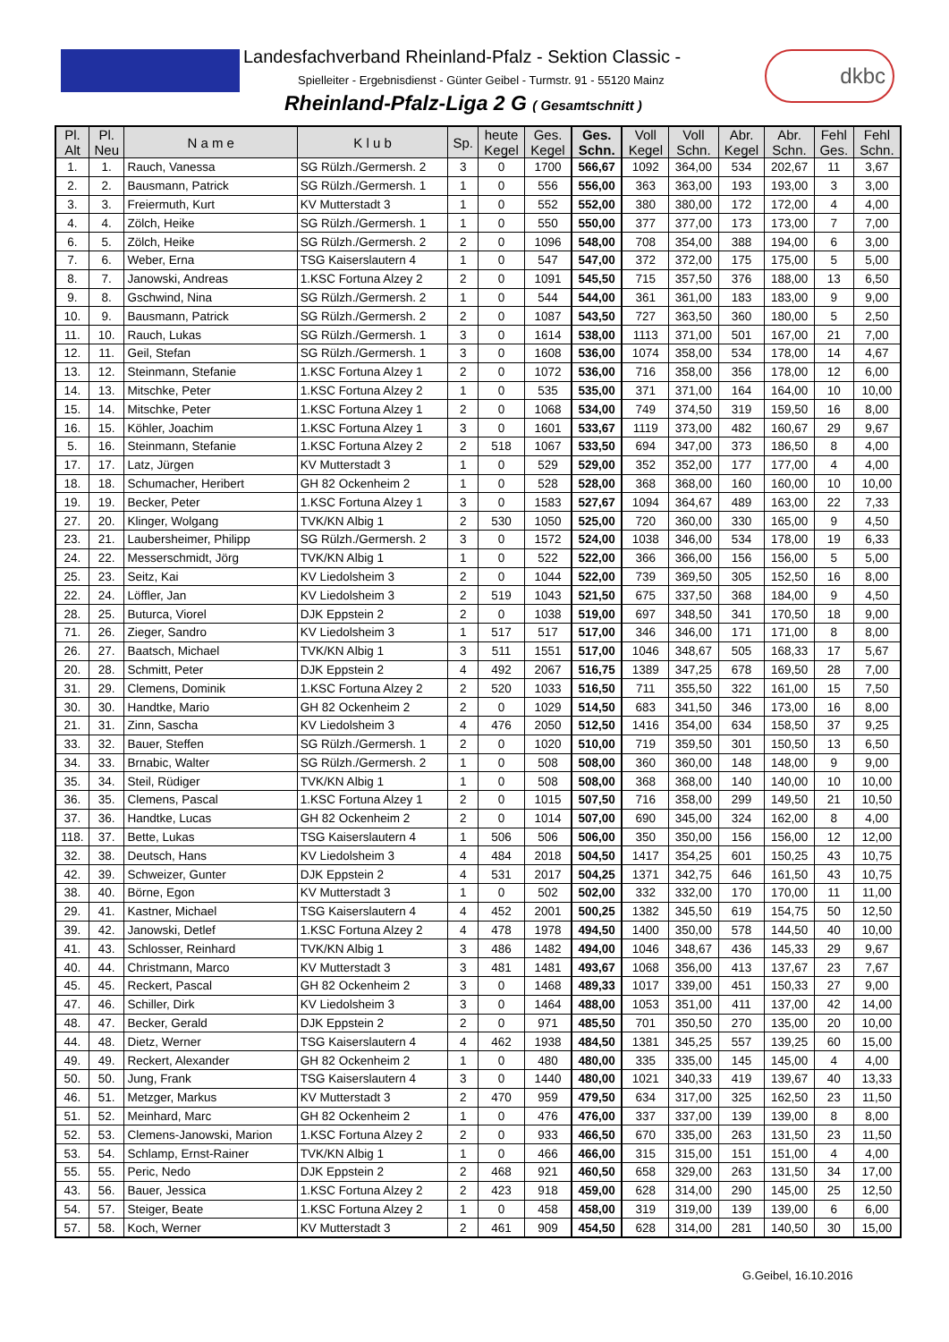Landesfachverband Rheinland-Pfalz - Sektion Classic -
Spielleiter - Ergebnisdienst - Günter Geibel - Turmstr. 91 - 55120 Mainz
Rheinland-Pfalz-Liga 2 G ( Gesamtschnitt )
dkbc
| Pl. Alt | Pl. Neu | N a m e | K l u b | Sp. | heute Kegel | Ges. Kegel | Ges. Schn. | Voll Kegel | Voll Schn. | Abr. Kegel | Abr. Schn. | Fehl Ges. | Fehl Schn. |
| --- | --- | --- | --- | --- | --- | --- | --- | --- | --- | --- | --- | --- | --- |
| 1. | 1. | Rauch, Vanessa | SG Rülzh./Germersh. 2 | 3 | 0 | 1700 | 566,67 | 1092 | 364,00 | 534 | 202,67 | 11 | 3,67 |
| 2. | 2. | Bausmann, Patrick | SG Rülzh./Germersh. 1 | 1 | 0 | 556 | 556,00 | 363 | 363,00 | 193 | 193,00 | 3 | 3,00 |
| 3. | 3. | Freiermuth, Kurt | KV Mutterstadt 3 | 1 | 0 | 552 | 552,00 | 380 | 380,00 | 172 | 172,00 | 4 | 4,00 |
| 4. | 4. | Zölch, Heike | SG Rülzh./Germersh. 1 | 1 | 0 | 550 | 550,00 | 377 | 377,00 | 173 | 173,00 | 7 | 7,00 |
| 6. | 5. | Zölch, Heike | SG Rülzh./Germersh. 2 | 2 | 0 | 1096 | 548,00 | 708 | 354,00 | 388 | 194,00 | 6 | 3,00 |
| 7. | 6. | Weber, Erna | TSG Kaiserslautern 4 | 1 | 0 | 547 | 547,00 | 372 | 372,00 | 175 | 175,00 | 5 | 5,00 |
| 8. | 7. | Janowski, Andreas | 1.KSC Fortuna Alzey 2 | 2 | 0 | 1091 | 545,50 | 715 | 357,50 | 376 | 188,00 | 13 | 6,50 |
| 9. | 8. | Gschwind, Nina | SG Rülzh./Germersh. 2 | 1 | 0 | 544 | 544,00 | 361 | 361,00 | 183 | 183,00 | 9 | 9,00 |
| 10. | 9. | Bausmann, Patrick | SG Rülzh./Germersh. 2 | 2 | 0 | 1087 | 543,50 | 727 | 363,50 | 360 | 180,00 | 5 | 2,50 |
| 11. | 10. | Rauch, Lukas | SG Rülzh./Germersh. 1 | 3 | 0 | 1614 | 538,00 | 1113 | 371,00 | 501 | 167,00 | 21 | 7,00 |
| 12. | 11. | Geil, Stefan | SG Rülzh./Germersh. 1 | 3 | 0 | 1608 | 536,00 | 1074 | 358,00 | 534 | 178,00 | 14 | 4,67 |
| 13. | 12. | Steinmann, Stefanie | 1.KSC Fortuna Alzey 1 | 2 | 0 | 1072 | 536,00 | 716 | 358,00 | 356 | 178,00 | 12 | 6,00 |
| 14. | 13. | Mitschke, Peter | 1.KSC Fortuna Alzey 2 | 1 | 0 | 535 | 535,00 | 371 | 371,00 | 164 | 164,00 | 10 | 10,00 |
| 15. | 14. | Mitschke, Peter | 1.KSC Fortuna Alzey 1 | 2 | 0 | 1068 | 534,00 | 749 | 374,50 | 319 | 159,50 | 16 | 8,00 |
| 16. | 15. | Köhler, Joachim | 1.KSC Fortuna Alzey 1 | 3 | 0 | 1601 | 533,67 | 1119 | 373,00 | 482 | 160,67 | 29 | 9,67 |
| 5. | 16. | Steinmann, Stefanie | 1.KSC Fortuna Alzey 2 | 2 | 518 | 1067 | 533,50 | 694 | 347,00 | 373 | 186,50 | 8 | 4,00 |
| 17. | 17. | Latz, Jürgen | KV Mutterstadt 3 | 1 | 0 | 529 | 529,00 | 352 | 352,00 | 177 | 177,00 | 4 | 4,00 |
| 18. | 18. | Schumacher, Heribert | GH 82 Ockenheim 2 | 1 | 0 | 528 | 528,00 | 368 | 368,00 | 160 | 160,00 | 10 | 10,00 |
| 19. | 19. | Becker, Peter | 1.KSC Fortuna Alzey 1 | 3 | 0 | 1583 | 527,67 | 1094 | 364,67 | 489 | 163,00 | 22 | 7,33 |
| 27. | 20. | Klinger, Wolgang | TVK/KN Albig 1 | 2 | 530 | 1050 | 525,00 | 720 | 360,00 | 330 | 165,00 | 9 | 4,50 |
| 23. | 21. | Laubersheimer, Philipp | SG Rülzh./Germersh. 2 | 3 | 0 | 1572 | 524,00 | 1038 | 346,00 | 534 | 178,00 | 19 | 6,33 |
| 24. | 22. | Messerschmidt, Jörg | TVK/KN Albig 1 | 1 | 0 | 522 | 522,00 | 366 | 366,00 | 156 | 156,00 | 5 | 5,00 |
| 25. | 23. | Seitz, Kai | KV Liedolsheim 3 | 2 | 0 | 1044 | 522,00 | 739 | 369,50 | 305 | 152,50 | 16 | 8,00 |
| 22. | 24. | Löffler, Jan | KV Liedolsheim 3 | 2 | 519 | 1043 | 521,50 | 675 | 337,50 | 368 | 184,00 | 9 | 4,50 |
| 28. | 25. | Buturca, Viorel | DJK Eppstein 2 | 2 | 0 | 1038 | 519,00 | 697 | 348,50 | 341 | 170,50 | 18 | 9,00 |
| 71. | 26. | Zieger, Sandro | KV Liedolsheim 3 | 1 | 517 | 517 | 517,00 | 346 | 346,00 | 171 | 171,00 | 8 | 8,00 |
| 26. | 27. | Baatsch, Michael | TVK/KN Albig 1 | 3 | 511 | 1551 | 517,00 | 1046 | 348,67 | 505 | 168,33 | 17 | 5,67 |
| 20. | 28. | Schmitt, Peter | DJK Eppstein 2 | 4 | 492 | 2067 | 516,75 | 1389 | 347,25 | 678 | 169,50 | 28 | 7,00 |
| 31. | 29. | Clemens, Dominik | 1.KSC Fortuna Alzey 2 | 2 | 520 | 1033 | 516,50 | 711 | 355,50 | 322 | 161,00 | 15 | 7,50 |
| 30. | 30. | Handtke, Mario | GH 82 Ockenheim 2 | 2 | 0 | 1029 | 514,50 | 683 | 341,50 | 346 | 173,00 | 16 | 8,00 |
| 21. | 31. | Zinn, Sascha | KV Liedolsheim 3 | 4 | 476 | 2050 | 512,50 | 1416 | 354,00 | 634 | 158,50 | 37 | 9,25 |
| 33. | 32. | Bauer, Steffen | SG Rülzh./Germersh. 1 | 2 | 0 | 1020 | 510,00 | 719 | 359,50 | 301 | 150,50 | 13 | 6,50 |
| 34. | 33. | Brnabic, Walter | SG Rülzh./Germersh. 2 | 1 | 0 | 508 | 508,00 | 360 | 360,00 | 148 | 148,00 | 9 | 9,00 |
| 35. | 34. | Steil, Rüdiger | TVK/KN Albig 1 | 1 | 0 | 508 | 508,00 | 368 | 368,00 | 140 | 140,00 | 10 | 10,00 |
| 36. | 35. | Clemens, Pascal | 1.KSC Fortuna Alzey 1 | 2 | 0 | 1015 | 507,50 | 716 | 358,00 | 299 | 149,50 | 21 | 10,50 |
| 37. | 36. | Handtke, Lucas | GH 82 Ockenheim 2 | 2 | 0 | 1014 | 507,00 | 690 | 345,00 | 324 | 162,00 | 8 | 4,00 |
| 118. | 37. | Bette, Lukas | TSG Kaiserslautern 4 | 1 | 506 | 506 | 506,00 | 350 | 350,00 | 156 | 156,00 | 12 | 12,00 |
| 32. | 38. | Deutsch, Hans | KV Liedolsheim 3 | 4 | 484 | 2018 | 504,50 | 1417 | 354,25 | 601 | 150,25 | 43 | 10,75 |
| 42. | 39. | Schweizer, Gunter | DJK Eppstein 2 | 4 | 531 | 2017 | 504,25 | 1371 | 342,75 | 646 | 161,50 | 43 | 10,75 |
| 38. | 40. | Börne, Egon | KV Mutterstadt 3 | 1 | 0 | 502 | 502,00 | 332 | 332,00 | 170 | 170,00 | 11 | 11,00 |
| 29. | 41. | Kastner, Michael | TSG Kaiserslautern 4 | 4 | 452 | 2001 | 500,25 | 1382 | 345,50 | 619 | 154,75 | 50 | 12,50 |
| 39. | 42. | Janowski, Detlef | 1.KSC Fortuna Alzey 2 | 4 | 478 | 1978 | 494,50 | 1400 | 350,00 | 578 | 144,50 | 40 | 10,00 |
| 41. | 43. | Schlosser, Reinhard | TVK/KN Albig 1 | 3 | 486 | 1482 | 494,00 | 1046 | 348,67 | 436 | 145,33 | 29 | 9,67 |
| 40. | 44. | Christmann, Marco | KV Mutterstadt 3 | 3 | 481 | 1481 | 493,67 | 1068 | 356,00 | 413 | 137,67 | 23 | 7,67 |
| 45. | 45. | Reckert, Pascal | GH 82 Ockenheim 2 | 3 | 0 | 1468 | 489,33 | 1017 | 339,00 | 451 | 150,33 | 27 | 9,00 |
| 47. | 46. | Schiller, Dirk | KV Liedolsheim 3 | 3 | 0 | 1464 | 488,00 | 1053 | 351,00 | 411 | 137,00 | 42 | 14,00 |
| 48. | 47. | Becker, Gerald | DJK Eppstein 2 | 2 | 0 | 971 | 485,50 | 701 | 350,50 | 270 | 135,00 | 20 | 10,00 |
| 44. | 48. | Dietz, Werner | TSG Kaiserslautern 4 | 4 | 462 | 1938 | 484,50 | 1381 | 345,25 | 557 | 139,25 | 60 | 15,00 |
| 49. | 49. | Reckert, Alexander | GH 82 Ockenheim 2 | 1 | 0 | 480 | 480,00 | 335 | 335,00 | 145 | 145,00 | 4 | 4,00 |
| 50. | 50. | Jung, Frank | TSG Kaiserslautern 4 | 3 | 0 | 1440 | 480,00 | 1021 | 340,33 | 419 | 139,67 | 40 | 13,33 |
| 46. | 51. | Metzger, Markus | KV Mutterstadt 3 | 2 | 470 | 959 | 479,50 | 634 | 317,00 | 325 | 162,50 | 23 | 11,50 |
| 51. | 52. | Meinhard, Marc | GH 82 Ockenheim 2 | 1 | 0 | 476 | 476,00 | 337 | 337,00 | 139 | 139,00 | 8 | 8,00 |
| 52. | 53. | Clemens-Janowski, Marion | 1.KSC Fortuna Alzey 2 | 2 | 0 | 933 | 466,50 | 670 | 335,00 | 263 | 131,50 | 23 | 11,50 |
| 53. | 54. | Schlamp, Ernst-Rainer | TVK/KN Albig 1 | 1 | 0 | 466 | 466,00 | 315 | 315,00 | 151 | 151,00 | 4 | 4,00 |
| 55. | 55. | Peric, Nedo | DJK Eppstein 2 | 2 | 468 | 921 | 460,50 | 658 | 329,00 | 263 | 131,50 | 34 | 17,00 |
| 43. | 56. | Bauer, Jessica | 1.KSC Fortuna Alzey 2 | 2 | 423 | 918 | 459,00 | 628 | 314,00 | 290 | 145,00 | 25 | 12,50 |
| 54. | 57. | Steiger, Beate | 1.KSC Fortuna Alzey 2 | 1 | 0 | 458 | 458,00 | 319 | 319,00 | 139 | 139,00 | 6 | 6,00 |
| 57. | 58. | Koch, Werner | KV Mutterstadt 3 | 2 | 461 | 909 | 454,50 | 628 | 314,00 | 281 | 140,50 | 30 | 15,00 |
G.Geibel, 16.10.2016